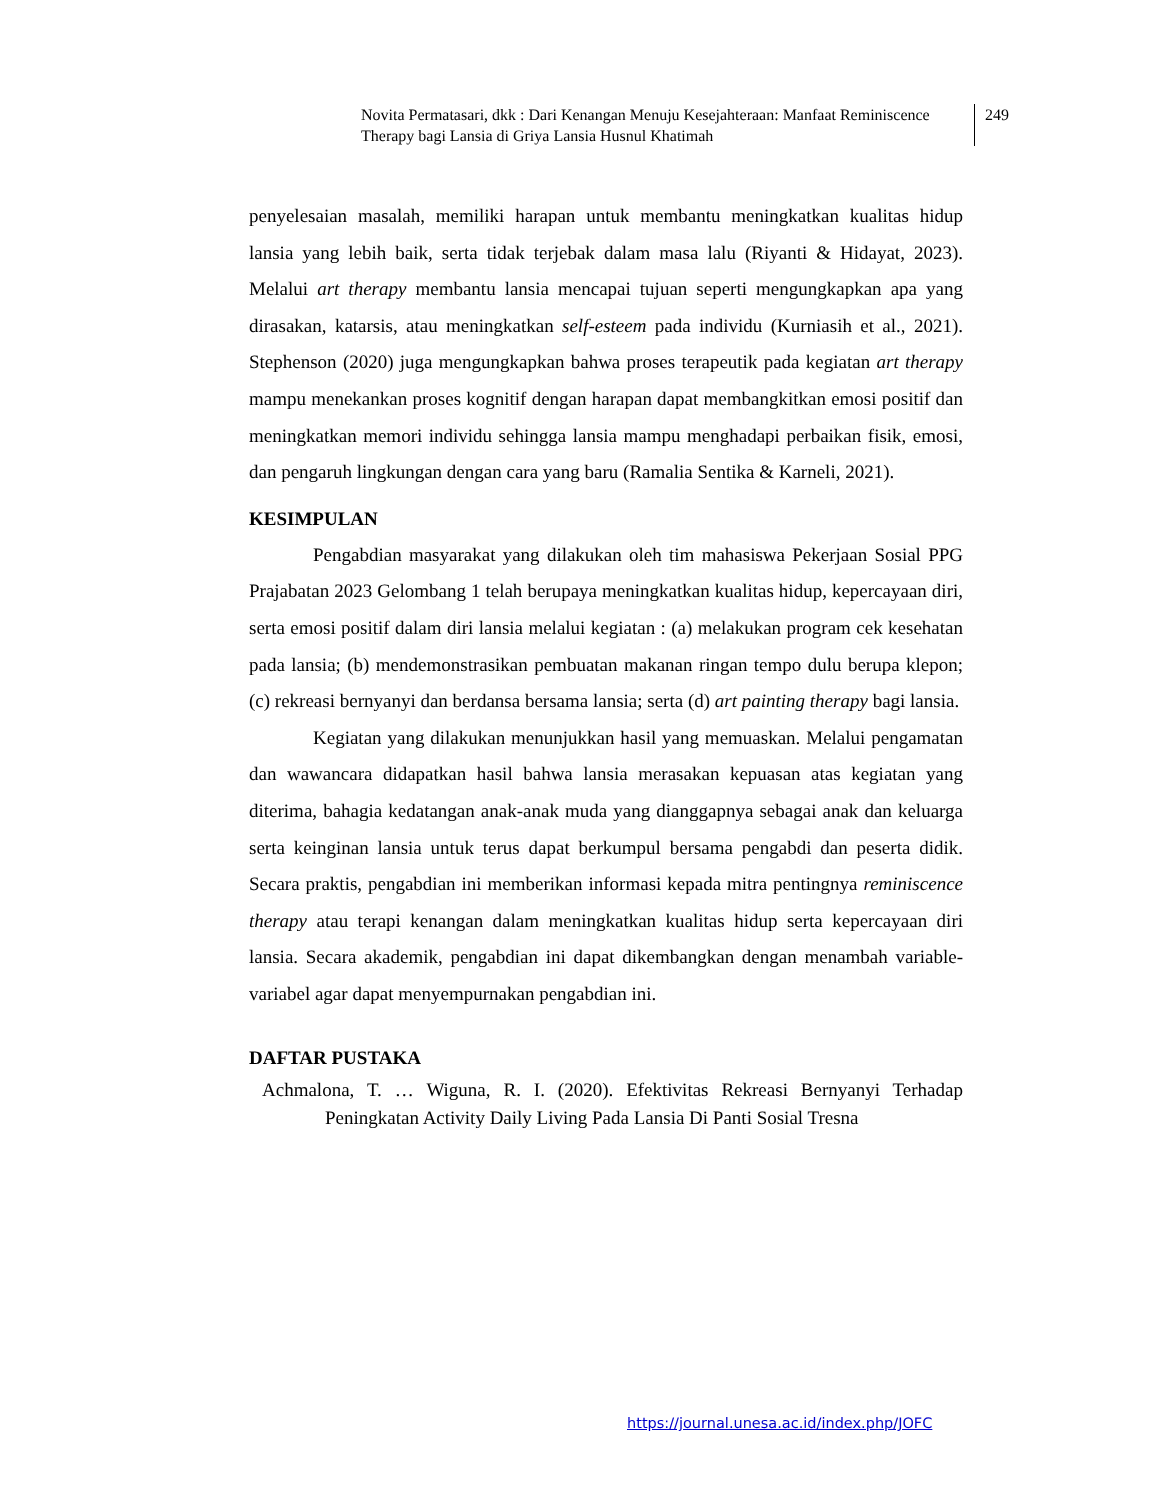Novita Permatasari, dkk : Dari Kenangan Menuju Kesejahteraan: Manfaat Reminiscence Therapy bagi Lansia di Griya Lansia Husnul Khatimah
249
penyelesaian masalah, memiliki harapan untuk membantu meningkatkan kualitas hidup lansia yang lebih baik, serta tidak terjebak dalam masa lalu (Riyanti & Hidayat, 2023). Melalui art therapy membantu lansia mencapai tujuan seperti mengungkapkan apa yang dirasakan, katarsis, atau meningkatkan self-esteem pada individu (Kurniasih et al., 2021). Stephenson (2020) juga mengungkapkan bahwa proses terapeutik pada kegiatan art therapy mampu menekankan proses kognitif dengan harapan dapat membangkitkan emosi positif dan meningkatkan memori individu sehingga lansia mampu menghadapi perbaikan fisik, emosi, dan pengaruh lingkungan dengan cara yang baru (Ramalia Sentika & Karneli, 2021).
KESIMPULAN
Pengabdian masyarakat yang dilakukan oleh tim mahasiswa Pekerjaan Sosial PPG Prajabatan 2023 Gelombang 1 telah berupaya meningkatkan kualitas hidup, kepercayaan diri, serta emosi positif dalam diri lansia melalui kegiatan : (a) melakukan program cek kesehatan pada lansia; (b) mendemonstrasikan pembuatan makanan ringan tempo dulu berupa klepon; (c) rekreasi bernyanyi dan berdansa bersama lansia; serta (d) art painting therapy bagi lansia.
Kegiatan yang dilakukan menunjukkan hasil yang memuaskan. Melalui pengamatan dan wawancara didapatkan hasil bahwa lansia merasakan kepuasan atas kegiatan yang diterima, bahagia kedatangan anak-anak muda yang dianggapnya sebagai anak dan keluarga serta keinginan lansia untuk terus dapat berkumpul bersama pengabdi dan peserta didik. Secara praktis, pengabdian ini memberikan informasi kepada mitra pentingnya reminiscence therapy atau terapi kenangan dalam meningkatkan kualitas hidup serta kepercayaan diri lansia. Secara akademik, pengabdian ini dapat dikembangkan dengan menambah variable-variabel agar dapat menyempurnakan pengabdian ini.
DAFTAR PUSTAKA
Achmalona, T. … Wiguna, R. I. (2020). Efektivitas Rekreasi Bernyanyi Terhadap Peningkatan Activity Daily Living Pada Lansia Di Panti Sosial Tresna
https://journal.unesa.ac.id/index.php/JOFC